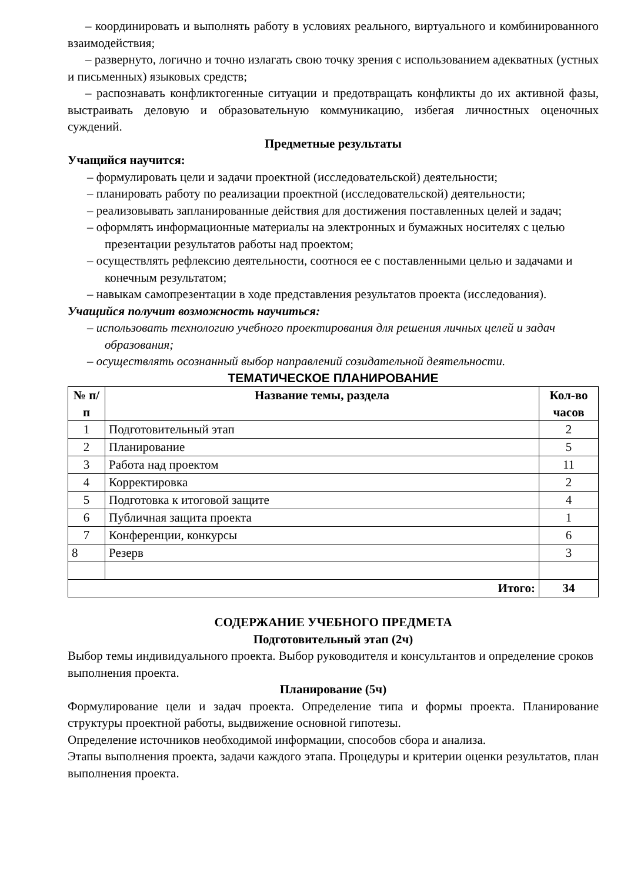– координировать и выполнять работу в условиях реального, виртуального и комбинированного взаимодействия;
– развернуто, логично и точно излагать свою точку зрения с использованием адекватных (устных и письменных) языковых средств;
– распознавать конфликтогенные ситуации и предотвращать конфликты до их активной фазы, выстраивать деловую и образовательную коммуникацию, избегая личностных оценочных суждений.
Предметные результаты
Учащийся научится:
– формулировать цели и задачи проектной (исследовательской) деятельности;
– планировать работу по реализации проектной (исследовательской) деятельности;
– реализовывать запланированные действия для достижения поставленных целей и задач;
– оформлять информационные материалы на электронных и бумажных носителях с целью презентации результатов работы над проектом;
– осуществлять рефлексию деятельности, соотнося ее с поставленными целью и задачами и конечным результатом;
– навыкам самопрезентации в ходе представления результатов проекта (исследования).
Учащийся получит возможность научиться:
– использовать технологию учебного проектирования для решения личных целей и задач образования;
– осуществлять осознанный выбор направлений созидательной деятельности.
ТЕМАТИЧЕСКОЕ ПЛАНИРОВАНИЕ
| № п/п | Название темы, раздела | Кол-во часов |
| --- | --- | --- |
| 1 | Подготовительный этап | 2 |
| 2 | Планирование | 5 |
| 3 | Работа над проектом | 11 |
| 4 | Корректировка | 2 |
| 5 | Подготовка к итоговой защите | 4 |
| 6 | Публичная защита проекта | 1 |
| 7 | Конференции, конкурсы | 6 |
| 8 | Резерв | 3 |
| Итого: | | 34 |
СОДЕРЖАНИЕ УЧЕБНОГО ПРЕДМЕТА
Подготовительный этап (2ч)
Выбор темы индивидуального проекта. Выбор руководителя и консультантов и определение сроков выполнения проекта.
Планирование (5ч)
Формулирование цели и задач проекта. Определение типа и формы проекта. Планирование структуры проектной работы, выдвижение основной гипотезы.
Определение источников необходимой информации, способов сбора и анализа.
Этапы выполнения проекта, задачи каждого этапа. Процедуры и критерии оценки результатов, план выполнения проекта.